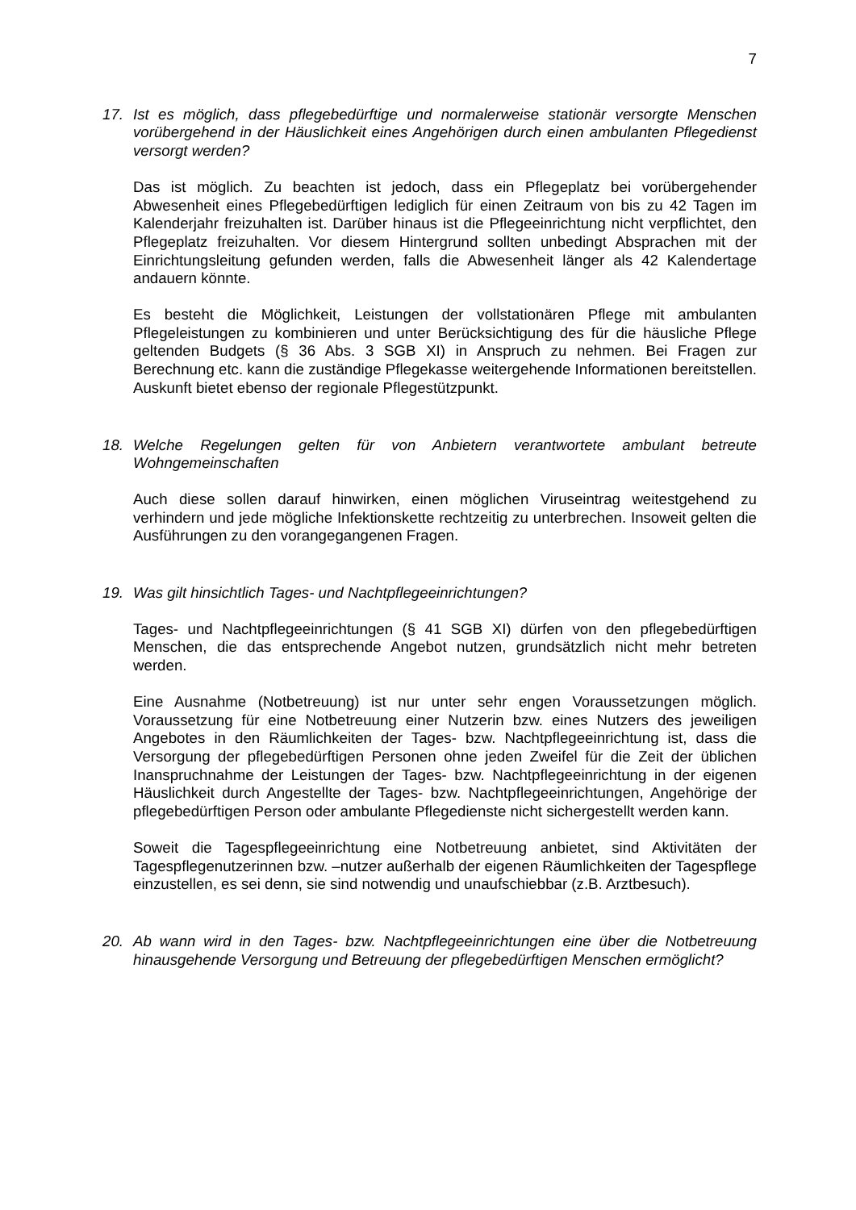7
17. Ist es möglich, dass pflegebedürftige und normalerweise stationär versorgte Menschen vorübergehend in der Häuslichkeit eines Angehörigen durch einen ambulanten Pflegedienst versorgt werden?
Das ist möglich. Zu beachten ist jedoch, dass ein Pflegeplatz bei vorübergehender Abwesenheit eines Pflegebedürftigen lediglich für einen Zeitraum von bis zu 42 Tagen im Kalenderjahr freizuhalten ist. Darüber hinaus ist die Pflegeeinrichtung nicht verpflichtet, den Pflegeplatz freizuhalten. Vor diesem Hintergrund sollten unbedingt Absprachen mit der Einrichtungsleitung gefunden werden, falls die Abwesenheit länger als 42 Kalendertage andauern könnte.
Es besteht die Möglichkeit, Leistungen der vollstationären Pflege mit ambulanten Pflegeleistungen zu kombinieren und unter Berücksichtigung des für die häusliche Pflege geltenden Budgets (§ 36 Abs. 3 SGB XI) in Anspruch zu nehmen. Bei Fragen zur Berechnung etc. kann die zuständige Pflegekasse weitergehende Informationen bereitstellen. Auskunft bietet ebenso der regionale Pflegestützpunkt.
18. Welche Regelungen gelten für von Anbietern verantwortete ambulant betreute Wohngemeinschaften
Auch diese sollen darauf hinwirken, einen möglichen Viruseintrag weitestgehend zu verhindern und jede mögliche Infektionskette rechtzeitig zu unterbrechen. Insoweit gelten die Ausführungen zu den vorangegangenen Fragen.
19. Was gilt hinsichtlich Tages- und Nachtpflegeeinrichtungen?
Tages- und Nachtpflegeeinrichtungen (§ 41 SGB XI) dürfen von den pflegebedürftigen Menschen, die das entsprechende Angebot nutzen, grundsätzlich nicht mehr betreten werden.
Eine Ausnahme (Notbetreuung) ist nur unter sehr engen Voraussetzungen möglich. Voraussetzung für eine Notbetreuung einer Nutzerin bzw. eines Nutzers des jeweiligen Angebotes in den Räumlichkeiten der Tages- bzw. Nachtpflegeeinrichtung ist, dass die Versorgung der pflegebedürftigen Personen ohne jeden Zweifel für die Zeit der üblichen Inanspruchnahme der Leistungen der Tages- bzw. Nachtpflegeeinrichtung in der eigenen Häuslichkeit durch Angestellte der Tages- bzw. Nachtpflegeeinrichtungen, Angehörige der pflegebedürftigen Person oder ambulante Pflegedienste nicht sichergestellt werden kann.
Soweit die Tagespflegeeinrichtung eine Notbetreuung anbietet, sind Aktivitäten der Tagespflegenutzerinnen bzw. –nutzer außerhalb der eigenen Räumlichkeiten der Tagespflege einzustellen, es sei denn, sie sind notwendig und unaufschiebbar (z.B. Arztbesuch).
20. Ab wann wird in den Tages- bzw. Nachtpflegeeinrichtungen eine über die Notbetreuung hinausgehende Versorgung und Betreuung der pflegebedürftigen Menschen ermöglicht?